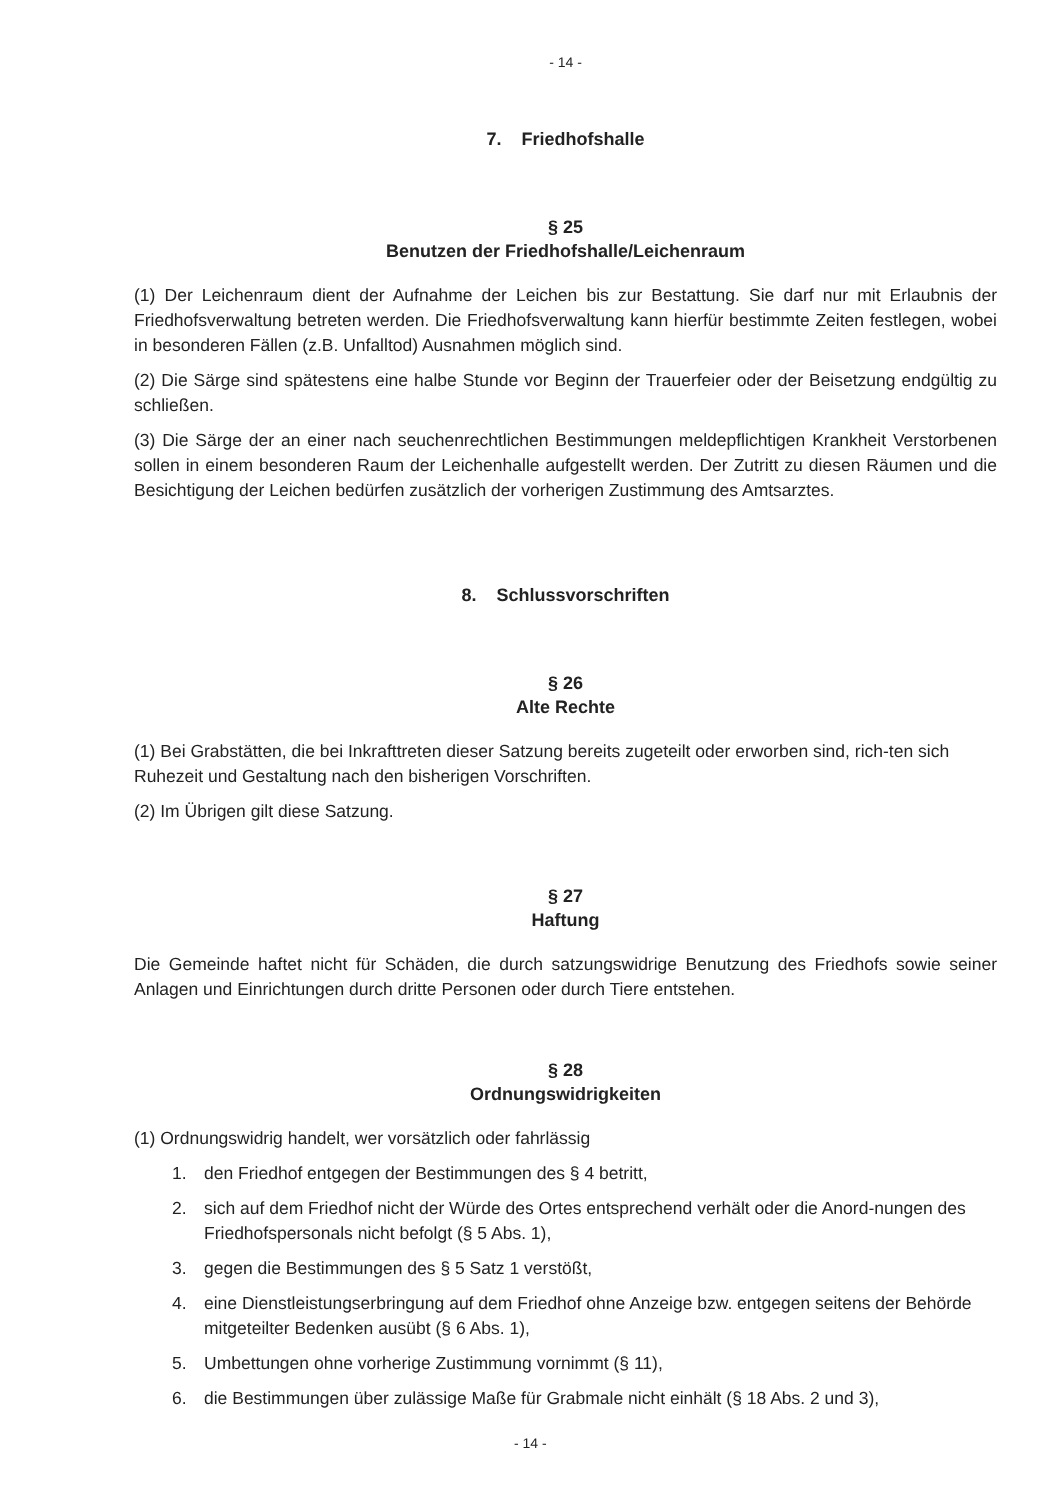- 14 -
7. Friedhofshalle
§ 25
Benutzen der Friedhofshalle/Leichenraum
(1) Der Leichenraum dient der Aufnahme der Leichen bis zur Bestattung. Sie darf nur mit Erlaubnis der Friedhofsverwaltung betreten werden. Die Friedhofsverwaltung kann hierfür bestimmte Zeiten festlegen, wobei in besonderen Fällen (z.B. Unfalltod) Ausnahmen möglich sind.
(2) Die Särge sind spätestens eine halbe Stunde vor Beginn der Trauerfeier oder der Beisetzung endgültig zu schließen.
(3) Die Särge der an einer nach seuchenrechtlichen Bestimmungen meldepflichtigen Krankheit Verstorbenen sollen in einem besonderen Raum der Leichenhalle aufgestellt werden. Der Zutritt zu diesen Räumen und die Besichtigung der Leichen bedürfen zusätzlich der vorherigen Zustimmung des Amtsarztes.
8. Schlussvorschriften
§ 26
Alte Rechte
(1) Bei Grabstätten, die bei Inkrafttreten dieser Satzung bereits zugeteilt oder erworben sind, rich-ten sich Ruhezeit und Gestaltung nach den bisherigen Vorschriften.
(2) Im Übrigen gilt diese Satzung.
§ 27
Haftung
Die Gemeinde haftet nicht für Schäden, die durch satzungswidrige Benutzung des Friedhofs sowie seiner Anlagen und Einrichtungen durch dritte Personen oder durch Tiere entstehen.
§ 28
Ordnungswidrigkeiten
(1) Ordnungswidrig handelt, wer vorsätzlich oder fahrlässig
1. den Friedhof entgegen der Bestimmungen des § 4 betritt,
2. sich auf dem Friedhof nicht der Würde des Ortes entsprechend verhält oder die Anord-nungen des Friedhofspersonals nicht befolgt (§ 5 Abs. 1),
3. gegen die Bestimmungen des § 5 Satz 1 verstößt,
4. eine Dienstleistungserbringung auf dem Friedhof ohne Anzeige bzw. entgegen seitens der Behörde mitgeteilter Bedenken ausübt (§ 6 Abs. 1),
5. Umbettungen ohne vorherige Zustimmung vornimmt (§ 11),
6. die Bestimmungen über zulässige Maße für Grabmale nicht einhält (§ 18 Abs. 2 und 3),
- 14 -